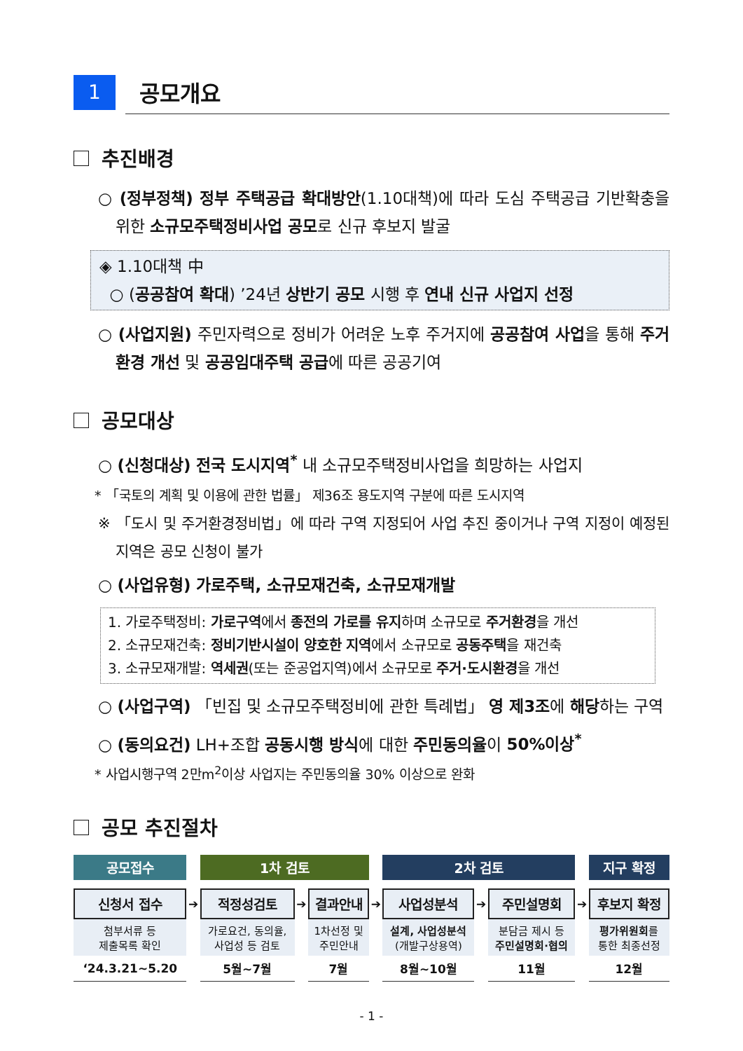1
공모개요
추진배경
○ (정부정책) 정부 주택공급 확대방안(1.10대책)에 따라 도심 주택공급 기반확충을 위한 소규모주택정비사업 공모로 신규 후보지 발굴
◈ 1.10대책 中
○ (공공참여 확대) ’24년 상반기 공모 시행 후 연내 신규 사업지 선정
○ (사업지원) 주민자력으로 정비가 어려운 노후 주거지에 공공참여 사업을 통해 주거환경 개선 및 공공임대주택 공급에 따른 공공기여
공모대상
○ (신청대상) 전국 도시지역<sup>*</sup> 내 소규모주택정비사업을 희망하는 사업지
* 「국토의 계획 및 이용에 관한 법률」 제36조 용도지역 구분에 따른 도시지역
※ 「도시 및 주거환경정비법」에 따라 구역 지정되어 사업 추진 중이거나 구역 지정이 예정된 지역은 공모 신청이 불가
○ (사업유형) 가로주택, 소규모재건축, 소규모재개발
1. 가로주택정비: 가로구역에서 종전의 가로를 유지하며 소규모로 주거환경을 개선
2. 소규모재건축: 정비기반시설이 양호한 지역에서 소규모로 공동주택을 재건축
3. 소규모재개발: 역세권(또는 준공업지역)에서 소규모로 주거·도시환경을 개선
○ (사업구역) 「빈집 및 소규모주택정비에 관한 특례법」 영 제3조에 해당하는 구역
○ (동의요건) LH+조합 공동시행 방식에 대한 주민동의율이 50%이상<sup>*</sup>
* 사업시행구역 2만m<sup>2</sup>이상 사업지는 주민동의율 30% 이상으로 완화
공모 추진절차
| 공모접수 | | 1차 검토 | | | | 2차 검토 | | | | 지구 확정 |
| 신청서 접수 | ➔ | 적정성검토 | ➔ | 결과안내 | ➔ | 사업성분석 | ➔ | 주민설명회 | ➔ | 후보지 확정 |
| 첨부서류 등 제출목록 확인 | | 가로요건, 동의율, 사업성 등 검토 | | 1차선정 및 주민안내 | | 설계, 사업성분석 (개발구상용역) | | 분담금 제시 등 주민설명회·협의 | | 평가위원회 를 통한 최종선정 |
| ‘24.3.21~5.20 | | 5월~7월 | | 7월 | | 8월~10월 | | 11월 | | 12월 |
- 1 -